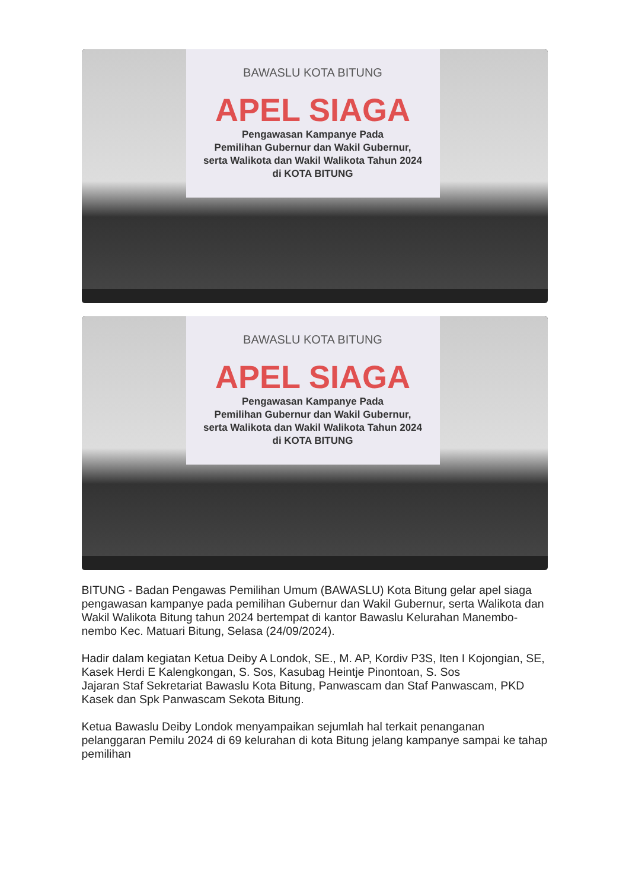BAWASLU KOTA BITUNG
APEL SIAGA
Pengawasan Kampanye Pada
Pemilihan Gubernur dan Wakil Gubernur,
serta Walikota dan Wakil Walikota Tahun 2024
di KOTA BITUNG
BAWASLU KOTA BITUNG
APEL SIAGA
Pengawasan Kampanye Pada
Pemilihan Gubernur dan Wakil Gubernur,
serta Walikota dan Wakil Walikota Tahun 2024
di KOTA BITUNG
BITUNG - Badan Pengawas Pemilihan Umum (BAWASLU) Kota Bitung gelar apel siaga pengawasan kampanye pada pemilihan Gubernur dan Wakil Gubernur, serta Walikota dan Wakil Walikota Bitung tahun 2024 bertempat di kantor Bawaslu Kelurahan Manembo-nembo Kec. Matuari Bitung, Selasa (24/09/2024).
Hadir dalam kegiatan Ketua Deiby A Londok, SE., M. AP, Kordiv P3S, Iten I Kojongian, SE, Kasek Herdi E Kalengkongan, S. Sos, Kasubag Heintje Pinontoan, S. Sos
Jajaran Staf Sekretariat Bawaslu Kota Bitung, Panwascam dan Staf Panwascam, PKD Kasek dan Spk Panwascam Sekota Bitung.
Ketua Bawaslu Deiby Londok menyampaikan sejumlah hal terkait penanganan pelanggaran Pemilu 2024 di 69 kelurahan di kota Bitung jelang kampanye sampai ke tahap pemilihan